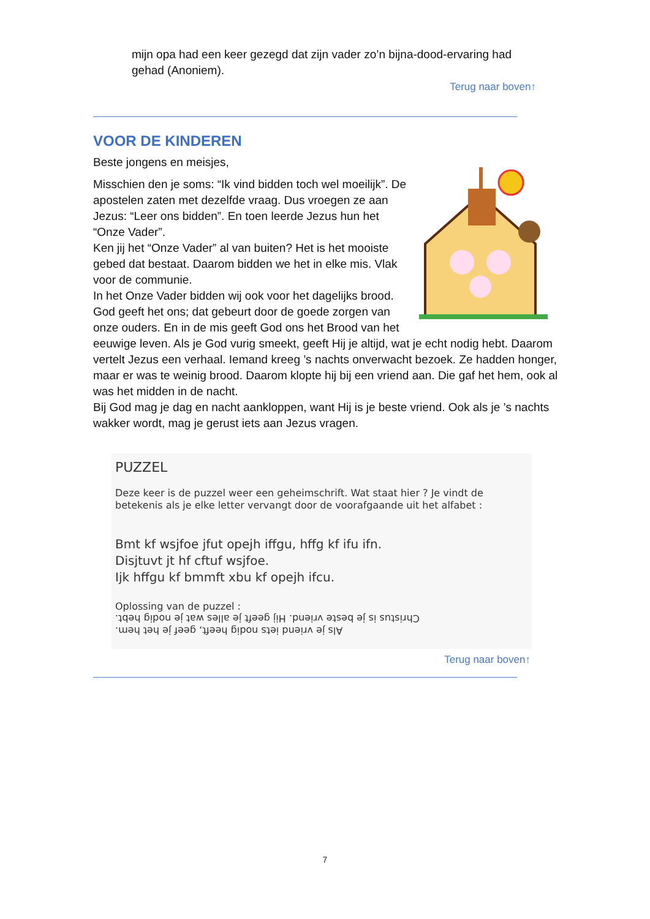mijn opa had een keer gezegd dat zijn vader zo’n bijna-dood-ervaring had gehad (Anoniem).
Terug naar boven↑
VOOR DE KINDEREN
Beste jongens en meisjes,
Misschien den je soms: “Ik vind bidden toch wel moeilijk”. De apostelen zaten met dezelfde vraag. Dus vroegen ze aan Jezus: “Leer ons bidden”. En toen leerde Jezus hun het “Onze Vader”.
Ken jij het “Onze Vader” al van buiten? Het is het mooiste gebed dat bestaat. Daarom bidden we het in elke mis. Vlak voor de communie.
In het Onze Vader bidden wij ook voor het dagelijks brood. God geeft het ons; dat gebeurt door de goede zorgen van onze ouders. En in de mis geeft God ons het Brood van het eeuwige leven. Als je God vurig smeekt, geeft Hij je altijd, wat je echt nodig hebt. Daarom vertelt Jezus een verhaal. Iemand kreeg ’s nachts onverwacht bezoek. Ze hadden honger, maar er was te weinig brood. Daarom klopte hij bij een vriend aan. Die gaf het hem, ook al was het midden in de nacht.
Bij God mag je dag en nacht aankloppen, want Hij is je beste vriend. Ook als je ’s nachts wakker wordt, mag je gerust iets aan Jezus vragen.
PUZZEL
Deze keer is de puzzel weer een geheimschrift. Wat staat hier ? Je vindt de betekenis als je elke letter vervangt door de voorafgaande uit het alfabet :
Bmt kf wsjfoe jfut opejh iffgu, hffg kf ifu ifn.
Disjtuvt jt hf cftuf wsjfoe.
Ijk hffgu kf bmmft xbu kf opejh ifcu.
Oplossing van de puzzel :
Als je vriend iets nodig heeft, geef je het hem.
Christus is je beste vriend. Hij geeft je alles wat je nodig hebt.
Terug naar boven↑
7